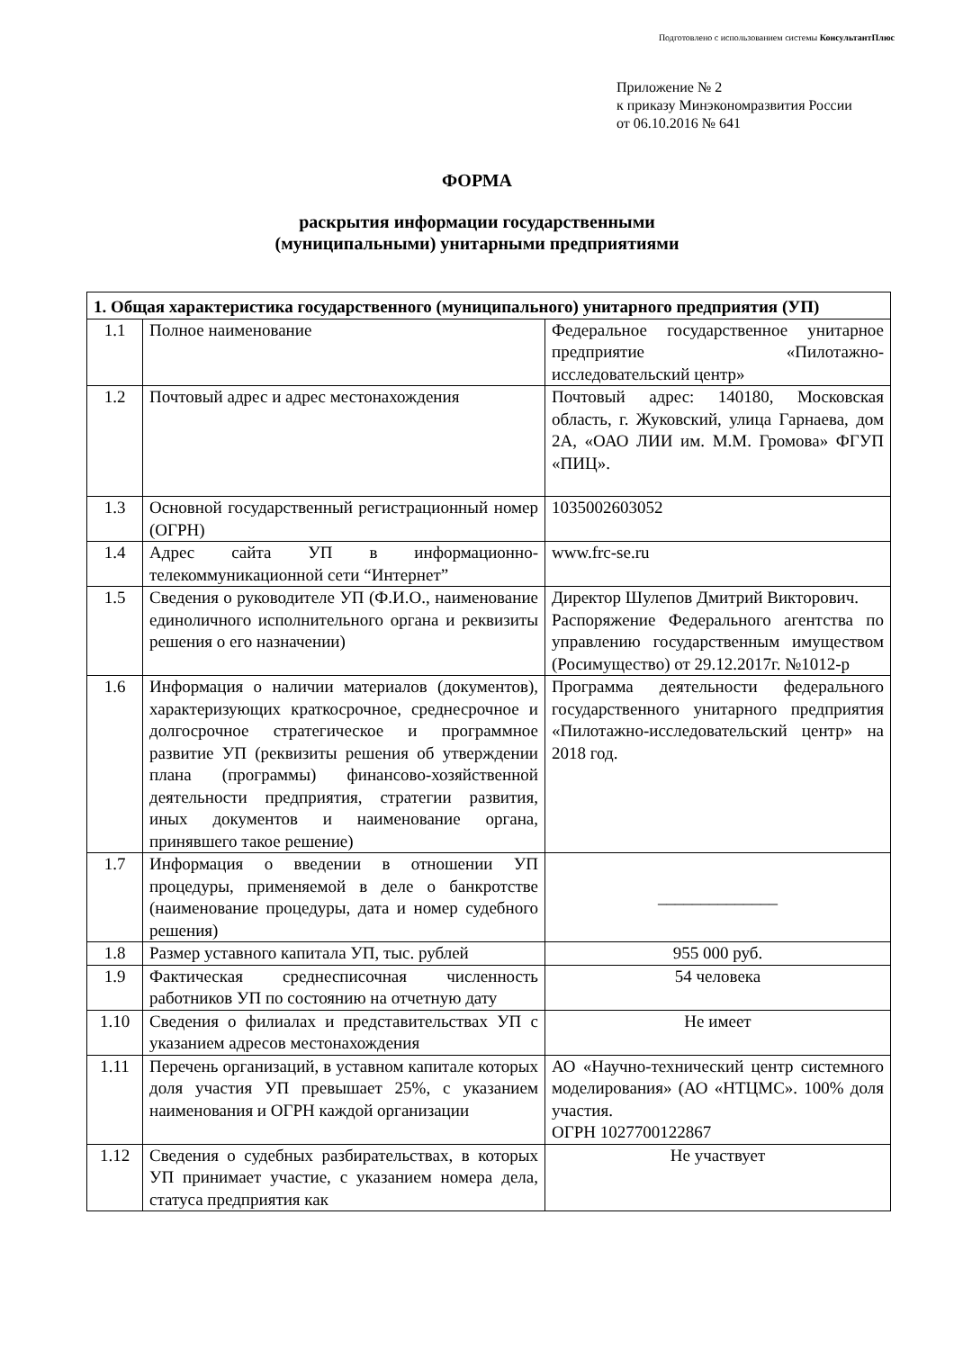Подготовлено с использованием системы КонсультантПлюс
Приложение № 2
к приказу Минэкономразвития России
от 06.10.2016 № 641
ФОРМА
раскрытия информации государственными
(муниципальными) унитарными предприятиями
| 1. Общая характеристика государственного (муниципального) унитарного предприятия (УП) | | |
| --- | --- | --- |
| 1.1 | Полное наименование | Федеральное государственное унитарное предприятие «Пилотажно-исследовательский центр» |
| 1.2 | Почтовый адрес и адрес местонахождения | Почтовый адрес: 140180, Московская область, г. Жуковский, улица Гарнаева, дом 2А, «ОАО ЛИИ им. М.М. Громова» ФГУП «ПИЦ». |
| 1.3 | Основной государственный регистрационный номер (ОГРН) | 1035002603052 |
| 1.4 | Адрес сайта УП в информационно-телекоммуникационной сети “Интернет” | www.frc-se.ru |
| 1.5 | Сведения о руководителе УП (Ф.И.О., наименование единоличного исполнительного органа и реквизиты решения о его назначении) | Директор Шулепов Дмитрий Викторович. Распоряжение Федерального агентства по управлению государственным имуществом (Росимущество) от 29.12.2017г. №1012-р |
| 1.6 | Информация о наличии материалов (документов), характеризующих краткосрочное, среднесрочное и долгосрочное стратегическое и программное развитие УП (реквизиты решения об утверждении плана (программы) финансово-хозяйственной деятельности предприятия, стратегии развития, иных документов и наименование органа, принявшего такое решение) | Программа деятельности федерального государственного унитарного предприятия «Пилотажно-исследовательский центр» на 2018 год. |
| 1.7 | Информация о введении в отношении УП процедуры, применяемой в деле о банкротстве (наименование процедуры, дата и номер судебного решения) | ______________ |
| 1.8 | Размер уставного капитала УП, тыс. рублей | 955 000 руб. |
| 1.9 | Фактическая среднесписочная численность работников УП по состоянию на отчетную дату | 54 человека |
| 1.10 | Сведения о филиалах и представительствах УП с указанием адресов местонахождения | Не имеет |
| 1.11 | Перечень организаций, в уставном капитале которых доля участия УП превышает 25%, с указанием наименования и ОГРН каждой организации | АО «Научно-технический центр системного моделирования» (АО «НТЦМС». 100% доля участия. ОГРН 1027700122867 |
| 1.12 | Сведения о судебных разбирательствах, в которых УП принимает участие, с указанием номера дела, статуса предприятия как | Не участвует |